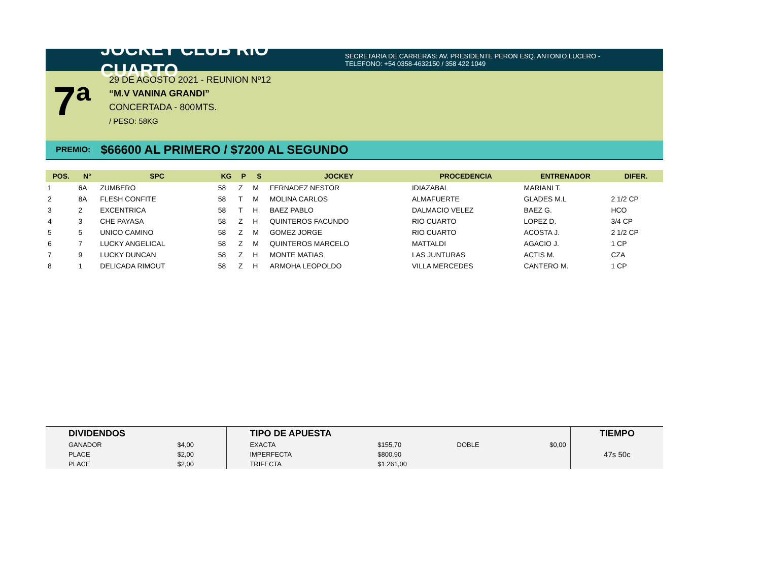JOCKEY CLUB RIO CUARTO
SECRETARIA DE CARRERAS: AV. PRESIDENTE PERON ESQ. ANTONIO LUCERO -
TELEFONO: +54 0358-4632150 / 358 422 1049
7ª
29 DE AGOSTO 2021 - REUNION Nº12
“M.V VANINA GRANDI”
CONCERTADA - 800MTS.
/ PESO: 58KG
PREMIO: $66600 AL PRIMERO / $7200 AL SEGUNDO
| POS. | N° | SPC | KG | P | S | JOCKEY | PROCEDENCIA | ENTRENADOR | DIFER. |
| --- | --- | --- | --- | --- | --- | --- | --- | --- | --- |
| 1 | 6A | ZUMBERO | 58 | Z | M | FERNADEZ NESTOR | IDIAZABAL | MARIANI T. | |
| 2 | 8A | FLESH CONFITE | 58 | T | M | MOLINA CARLOS | ALMAFUERTE | GLADES M.L | 2 1/2 CP |
| 3 | 2 | EXCENTRICA | 58 | T | H | BAEZ PABLO | DALMACIO VELEZ | BAEZ G. | HCO |
| 4 | 3 | CHE PAYASA | 58 | Z | H | QUINTEROS FACUNDO | RIO CUARTO | LOPEZ D. | 3/4 CP |
| 5 | 5 | UNICO CAMINO | 58 | Z | M | GOMEZ JORGE | RIO CUARTO | ACOSTA J. | 2 1/2 CP |
| 6 | 7 | LUCKY ANGELICAL | 58 | Z | M | QUINTEROS MARCELO | MATTALDI | AGACIO J. | 1 CP |
| 7 | 9 | LUCKY DUNCAN | 58 | Z | H | MONTE MATIAS | LAS JUNTURAS | ACTIS M. | CZA |
| 8 | 1 | DELICADA RIMOUT | 58 | Z | H | ARMOHA LEOPOLDO | VILLA MERCEDES | CANTERO M. | 1 CP |
| DIVIDENDOS | | TIPO DE APUESTA | | | | TIEMPO |
| GANADOR | $4,00 | EXACTA | $155,70 | DOBLE | $0,00 | 47s 50c |
| PLACE | $2,00 | IMPERFECTA | $800,90 | | | |
| PLACE | $2,00 | TRIFECTA | $1.261,00 | | | |